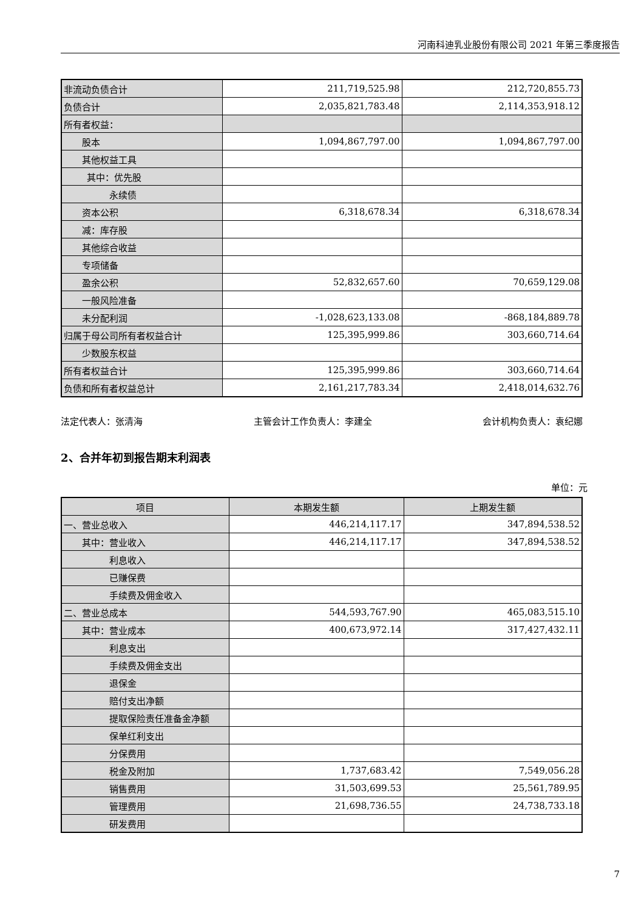河南科迪乳业股份有限公司 2021 年第三季度报告
| 非流动负债合计 | 211,719,525.98 | 212,720,855.73 |
| 负债合计 | 2,035,821,783.48 | 2,114,353,918.12 |
| 所有者权益： | | |
| 股本 | 1,094,867,797.00 | 1,094,867,797.00 |
| 其他权益工具 | | |
| 其中：优先股 | | |
| 永续债 | | |
| 资本公积 | 6,318,678.34 | 6,318,678.34 |
| 减：库存股 | | |
| 其他综合收益 | | |
| 专项储备 | | |
| 盈余公积 | 52,832,657.60 | 70,659,129.08 |
| 一般风险准备 | | |
| 未分配利润 | -1,028,623,133.08 | -868,184,889.78 |
| 归属于母公司所有者权益合计 | 125,395,999.86 | 303,660,714.64 |
| 少数股东权益 | | |
| 所有者权益合计 | 125,395,999.86 | 303,660,714.64 |
| 负债和所有者权益总计 | 2,161,217,783.34 | 2,418,014,632.76 |
法定代表人：张清海 主管会计工作负责人：李建全 会计机构负责人：袁纪娜
2、合并年初到报告期末利润表
单位：元
| 项目 | 本期发生额 | 上期发生额 |
| --- | --- | --- |
| 一、营业总收入 | 446,214,117.17 | 347,894,538.52 |
| 其中：营业收入 | 446,214,117.17 | 347,894,538.52 |
| 利息收入 | | |
| 已赚保费 | | |
| 手续费及佣金收入 | | |
| 二、营业总成本 | 544,593,767.90 | 465,083,515.10 |
| 其中：营业成本 | 400,673,972.14 | 317,427,432.11 |
| 利息支出 | | |
| 手续费及佣金支出 | | |
| 退保金 | | |
| 赔付支出净额 | | |
| 提取保险责任准备金净额 | | |
| 保单红利支出 | | |
| 分保费用 | | |
| 税金及附加 | 1,737,683.42 | 7,549,056.28 |
| 销售费用 | 31,503,699.53 | 25,561,789.95 |
| 管理费用 | 21,698,736.55 | 24,738,733.18 |
| 研发费用 | | |
7